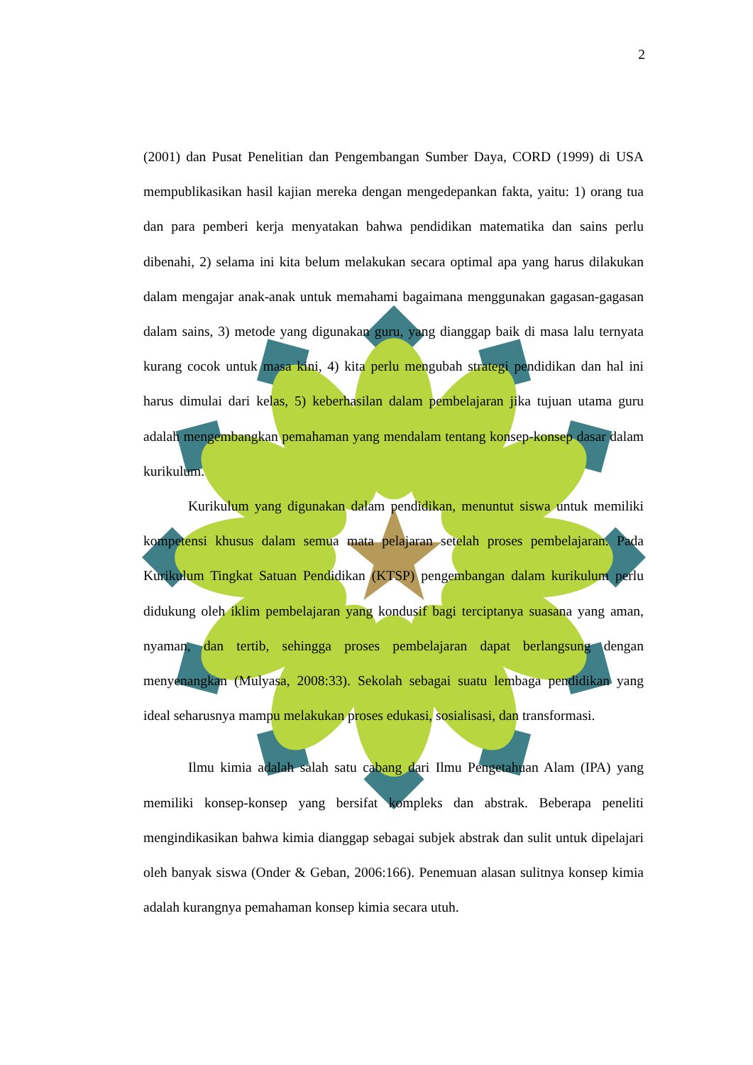2
(2001) dan Pusat Penelitian dan Pengembangan Sumber Daya, CORD (1999) di USA mempublikasikan hasil kajian mereka dengan mengedepankan fakta, yaitu: 1) orang tua dan para pemberi kerja menyatakan bahwa pendidikan matematika dan sains perlu dibenahi, 2) selama ini kita belum melakukan secara optimal apa yang harus dilakukan dalam mengajar anak-anak untuk memahami bagaimana menggunakan gagasan-gagasan dalam sains, 3) metode yang digunakan guru, yang dianggap baik di masa lalu ternyata kurang cocok untuk masa kini, 4) kita perlu mengubah strategi pendidikan dan hal ini harus dimulai dari kelas, 5) keberhasilan dalam pembelajaran jika tujuan utama guru adalah mengembangkan pemahaman yang mendalam tentang konsep-konsep dasar dalam kurikulum.
Kurikulum yang digunakan dalam pendidikan, menuntut siswa untuk memiliki kompetensi khusus dalam semua mata pelajaran setelah proses pembelajaran. Pada Kurikulum Tingkat Satuan Pendidikan (KTSP) pengembangan dalam kurikulum perlu didukung oleh iklim pembelajaran yang kondusif bagi terciptanya suasana yang aman, nyaman, dan tertib, sehingga proses pembelajaran dapat berlangsung dengan menyenangkan (Mulyasa, 2008:33). Sekolah sebagai suatu lembaga pendidikan yang ideal seharusnya mampu melakukan proses edukasi, sosialisasi, dan transformasi.
Ilmu kimia adalah salah satu cabang dari Ilmu Pengetahuan Alam (IPA) yang memiliki konsep-konsep yang bersifat kompleks dan abstrak. Beberapa peneliti mengindikasikan bahwa kimia dianggap sebagai subjek abstrak dan sulit untuk dipelajari oleh banyak siswa (Onder & Geban, 2006:166). Penemuan alasan sulitnya konsep kimia adalah kurangnya pemahaman konsep kimia secara utuh.